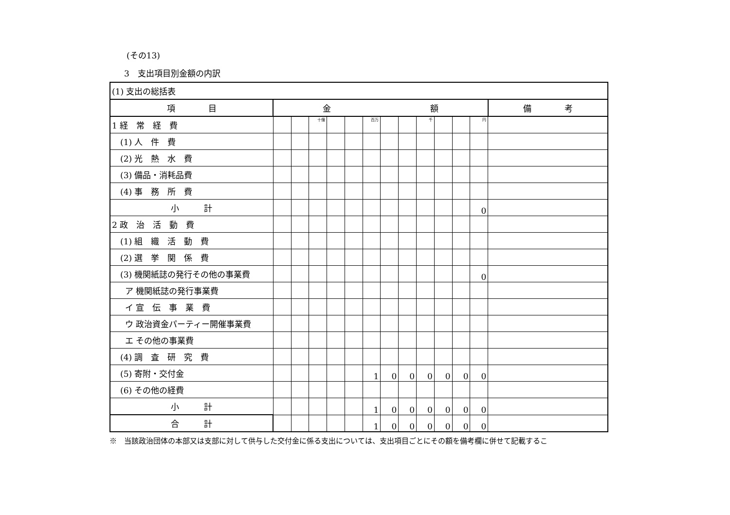(その13)
3　支出項目別金額の内訳
| (1) 支出の総括表 | | | | | | | | | | | | | |
| 項 目 | 金 額 | | | | | | | | | | | | 備 考 |
| 1 経 常 経 費 | | | 十億 | | | 百万 | | | 千 | | | 円 | |
| (1) 人 件 費 | | | | | | | | | | | | | |
| (2) 光 熱 水 費 | | | | | | | | | | | | | |
| (3) 備品・消耗品費 | | | | | | | | | | | | | |
| (4) 事 務 所 費 | | | | | | | | | | | | | |
| 小 計 | | | | | | | | | | | | 0 | |
| 2 政 治 活 動 費 | | | | | | | | | | | | | |
| (1) 組 織 活 動 費 | | | | | | | | | | | | | |
| (2) 選 挙 関 係 費 | | | | | | | | | | | | | |
| (3) 機関紙誌の発行その他の事業費 | | | | | | | | | | | | 0 | |
| ア 機関紙誌の発行事業費 | | | | | | | | | | | | | |
| イ 宣 伝 事 業 費 | | | | | | | | | | | | | |
| ウ 政治資金パーティー開催事業費 | | | | | | | | | | | | | |
| エ その他の事業費 | | | | | | | | | | | | | |
| (4) 調 査 研 究 費 | | | | | | | | | | | | | |
| (5) 寄附・交付金 | | | | | | 1 | 0 | 0 | 0 | 0 | 0 | 0 | |
| (6) その他の経費 | | | | | | | | | | | | | |
| 小 計 | | | | | | 1 | 0 | 0 | 0 | 0 | 0 | 0 | |
| 合 計 | | | | | | 1 | 0 | 0 | 0 | 0 | 0 | 0 | |
※　当該政治団体の本部又は支部に対して供与した交付金に係る支出については、支出項目ごとにその額を備考欄に併せて記載するこ